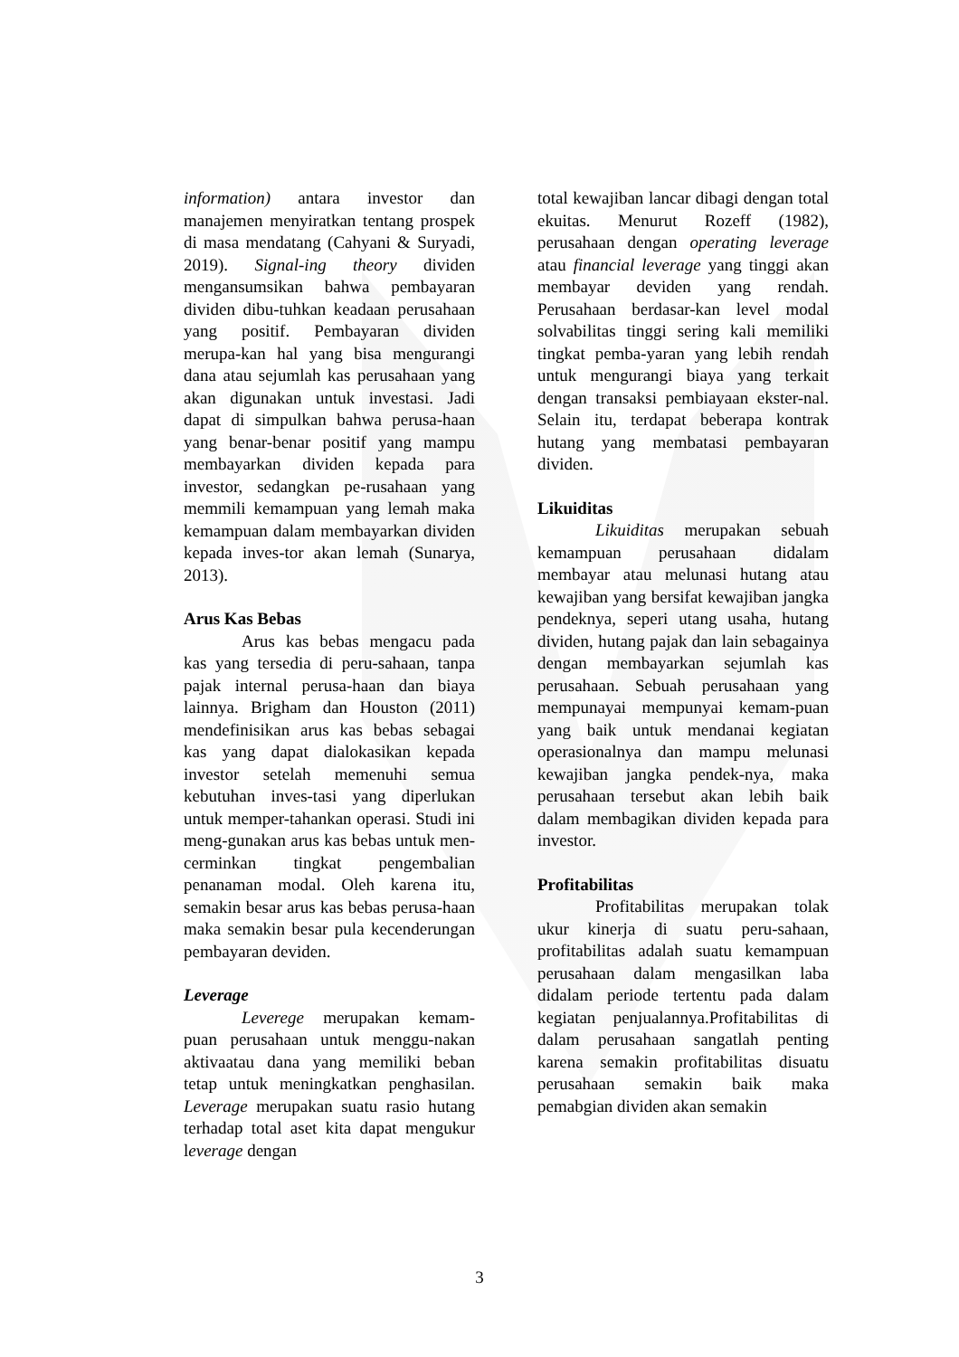information) antara investor dan manajemen menyiratkan tentang prospek di masa mendatang (Cahyani & Suryadi, 2019). Signal-ing theory dividen mengansumsikan bahwa pembayaran dividen dibu-tuhkan keadaan perusahaan yang positif. Pembayaran dividen merupa-kan hal yang bisa mengurangi dana atau sejumlah kas perusahaan yang akan digunakan untuk investasi. Jadi dapat di simpulkan bahwa perusa-haan yang benar-benar positif yang mampu membayarkan dividen kepada para investor, sedangkan pe-rusahaan yang memmili kemampuan yang lemah maka kemampuan dalam membayarkan dividen kepada inves-tor akan lemah (Sunarya, 2013).
Arus Kas Bebas
Arus kas bebas mengacu pada kas yang tersedia di peru-sahaan, tanpa pajak internal perusa-haan dan biaya lainnya. Brigham dan Houston (2011) mendefinisikan arus kas bebas sebagai kas yang dapat dialokasikan kepada investor setelah memenuhi semua kebutuhan inves-tasi yang diperlukan untuk memper-tahankan operasi. Studi ini meng-gunakan arus kas bebas untuk men-cerminkan tingkat pengembalian penanaman modal. Oleh karena itu, semakin besar arus kas bebas perusa-haan maka semakin besar pula kecenderungan pembayaran deviden.
Leverage
Leverege merupakan kemam-puan perusahaan untuk menggu-nakan aktivaatau dana yang memiliki beban tetap untuk meningkatkan penghasilan. Leverage merupakan suatu rasio hutang terhadap total aset kita dapat mengukur leverage dengan
total kewajiban lancar dibagi dengan total ekuitas. Menurut Rozeff (1982), perusahaan dengan operating leverage atau financial leverage yang tinggi akan membayar deviden yang rendah. Perusahaan berdasar-kan level modal solvabilitas tinggi sering kali memiliki tingkat pemba-yaran yang lebih rendah untuk mengurangi biaya yang terkait dengan transaksi pembiayaan ekster-nal. Selain itu, terdapat beberapa kontrak hutang yang membatasi pembayaran dividen.
Likuiditas
Likuiditas merupakan sebuah kemampuan perusahaan didalam membayar atau melunasi hutang atau kewajiban yang bersifat kewajiban jangka pendeknya, seperi utang usaha, hutang dividen, hutang pajak dan lain sebagainya dengan membayarkan sejumlah kas perusahaan. Sebuah perusahaan yang mempunayai mempunyai kemam-puan yang baik untuk mendanai kegiatan operasionalnya dan mampu melunasi kewajiban jangka pendek-nya, maka perusahaan tersebut akan lebih baik dalam membagikan dividen kepada para investor.
Profitabilitas
Profitabilitas merupakan tolak ukur kinerja di suatu peru-sahaan, profitabilitas adalah suatu kemampuan perusahaan dalam mengasilkan laba didalam periode tertentu pada dalam kegiatan penjualannya.Profitabilitas di dalam perusahaan sangatlah penting karena semakin profitabilitas disuatu perusahaan semakin baik maka pemabgian dividen akan semakin
3